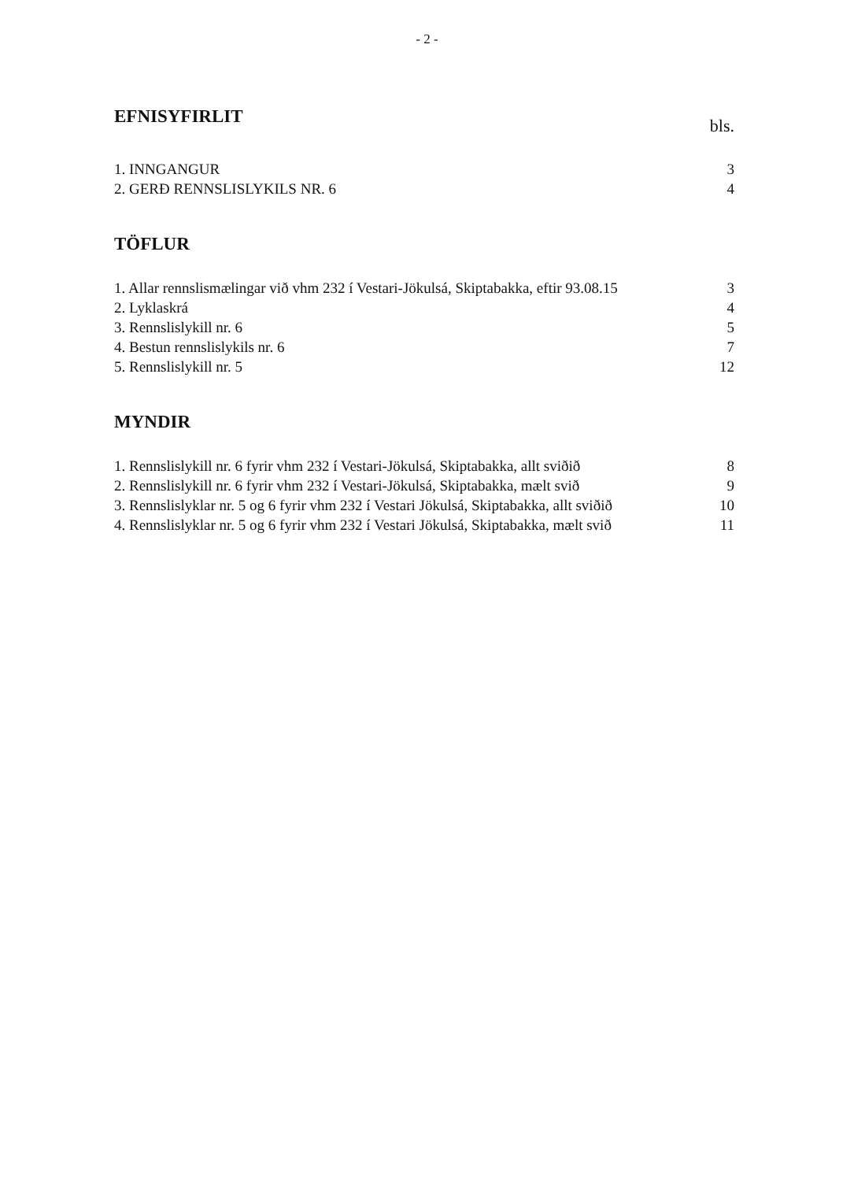- 2 -
EFNISYFIRLIT
bls.
1. INNGANGUR 3
2. GERÐ RENNSLISLYKILS NR. 6 4
TÖFLUR
1. Allar rennslismælingar við vhm 232 í Vestari-Jökulsá, Skiptabakka, eftir 93.08.15 3
2. Lyklaskrá 4
3. Rennslislykill nr. 6 5
4. Bestun rennslislykils nr. 6 7
5. Rennslislykill nr. 5 12
MYNDIR
1. Rennslislykill nr. 6 fyrir vhm 232 í Vestari-Jökulsá, Skiptabakka, allt sviðið 8
2. Rennslislykill nr. 6 fyrir vhm 232 í Vestari-Jökulsá, Skiptabakka, mælt svið 9
3. Rennslislyklar nr. 5 og 6 fyrir vhm 232 í Vestari Jökulsá, Skiptabakka, allt sviðið 10
4. Rennslislyklar nr. 5 og 6 fyrir vhm 232 í Vestari Jökulsá, Skiptabakka, mælt svið 11